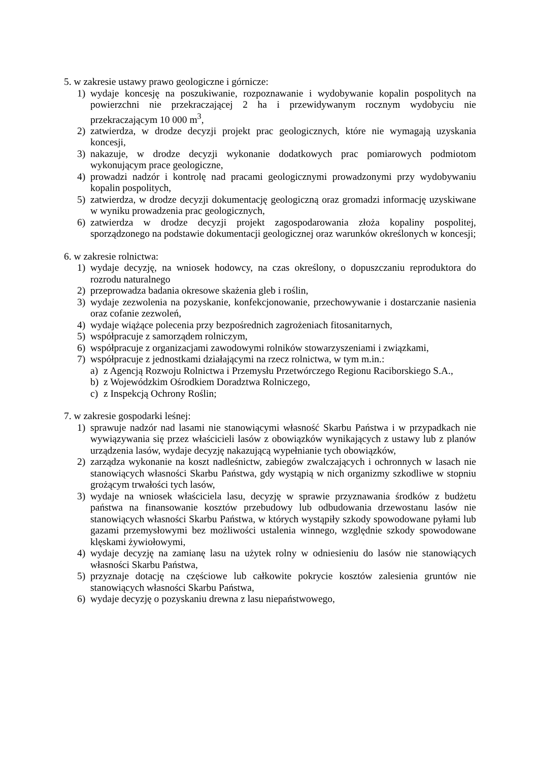5. w zakresie ustawy prawo geologiczne i górnicze:
1) wydaje koncesję na poszukiwanie, rozpoznawanie i wydobywanie kopalin pospolitych na powierzchni nie przekraczającej 2 ha i przewidywanym rocznym wydobyciu nie przekraczającym 10 000 m<sup>3</sup>,
2) zatwierdza, w drodze decyzji projekt prac geologicznych, które nie wymagają uzyskania koncesji,
3) nakazuje, w drodze decyzji wykonanie dodatkowych prac pomiarowych podmiotom wykonującym prace geologiczne,
4) prowadzi nadzór i kontrolę nad pracami geologicznymi prowadzonymi przy wydobywaniu kopalin pospolitych,
5) zatwierdza, w drodze decyzji dokumentację geologiczną oraz gromadzi informację uzyskiwane w wyniku prowadzenia prac geologicznych,
6) zatwierdza w drodze decyzji projekt zagospodarowania złoża kopaliny pospolitej, sporządzonego na podstawie dokumentacji geologicznej oraz warunków określonych w koncesji;
6. w zakresie rolnictwa:
1) wydaje decyzję, na wniosek hodowcy, na czas określony, o dopuszczaniu reproduktora do rozrodu naturalnego
2) przeprowadza badania okresowe skażenia gleb i roślin,
3) wydaje zezwolenia na pozyskanie, konfekcjonowanie, przechowywanie i dostarczanie nasienia oraz cofanie zezwoleń,
4) wydaje wiążące polecenia przy bezpośrednich zagrożeniach fitosanitarnych,
5) współpracuje z samorządem rolniczym,
6) współpracuje z organizacjami zawodowymi rolników stowarzyszeniami i związkami,
7) współpracuje z jednostkami działającymi na rzecz rolnictwa, w tym m.in.:
a) z Agencją Rozwoju Rolnictwa i Przemysłu Przetwórczego Regionu Raciborskiego S.A.,
b) z Wojewódzkim Ośrodkiem Doradztwa Rolniczego,
c) z Inspekcją Ochrony Roślin;
7. w zakresie gospodarki leśnej:
1) sprawuje nadzór nad lasami nie stanowiącymi własność Skarbu Państwa i w przypadkach nie wywiązywania się przez właścicieli lasów z obowiązków wynikających z ustawy lub z planów urządzenia lasów, wydaje decyzję nakazującą wypełnianie tych obowiązków,
2) zarządza wykonanie na koszt nadleśnictw, zabiegów zwalczających i ochronnych w lasach nie stanowiących własności Skarbu Państwa, gdy wystąpią w nich organizmy szkodliwe w stopniu grożącym trwałości tych lasów,
3) wydaje na wniosek właściciela lasu, decyzję w sprawie przyznawania środków z budżetu państwa na finansowanie kosztów przebudowy lub odbudowania drzewostanu lasów nie stanowiących własności Skarbu Państwa, w których wystąpiły szkody spowodowane pyłami lub gazami przemysłowymi bez możliwości ustalenia winnego, względnie szkody spowodowane klęskami żywiołowymi,
4) wydaje decyzję na zamianę lasu na użytek rolny w odniesieniu do lasów nie stanowiących własności Skarbu Państwa,
5) przyznaje dotację na częściowe lub całkowite pokrycie kosztów zalesienia gruntów nie stanowiących własności Skarbu Państwa,
6) wydaje decyzję o pozyskaniu drewna z lasu niepaństwowego,